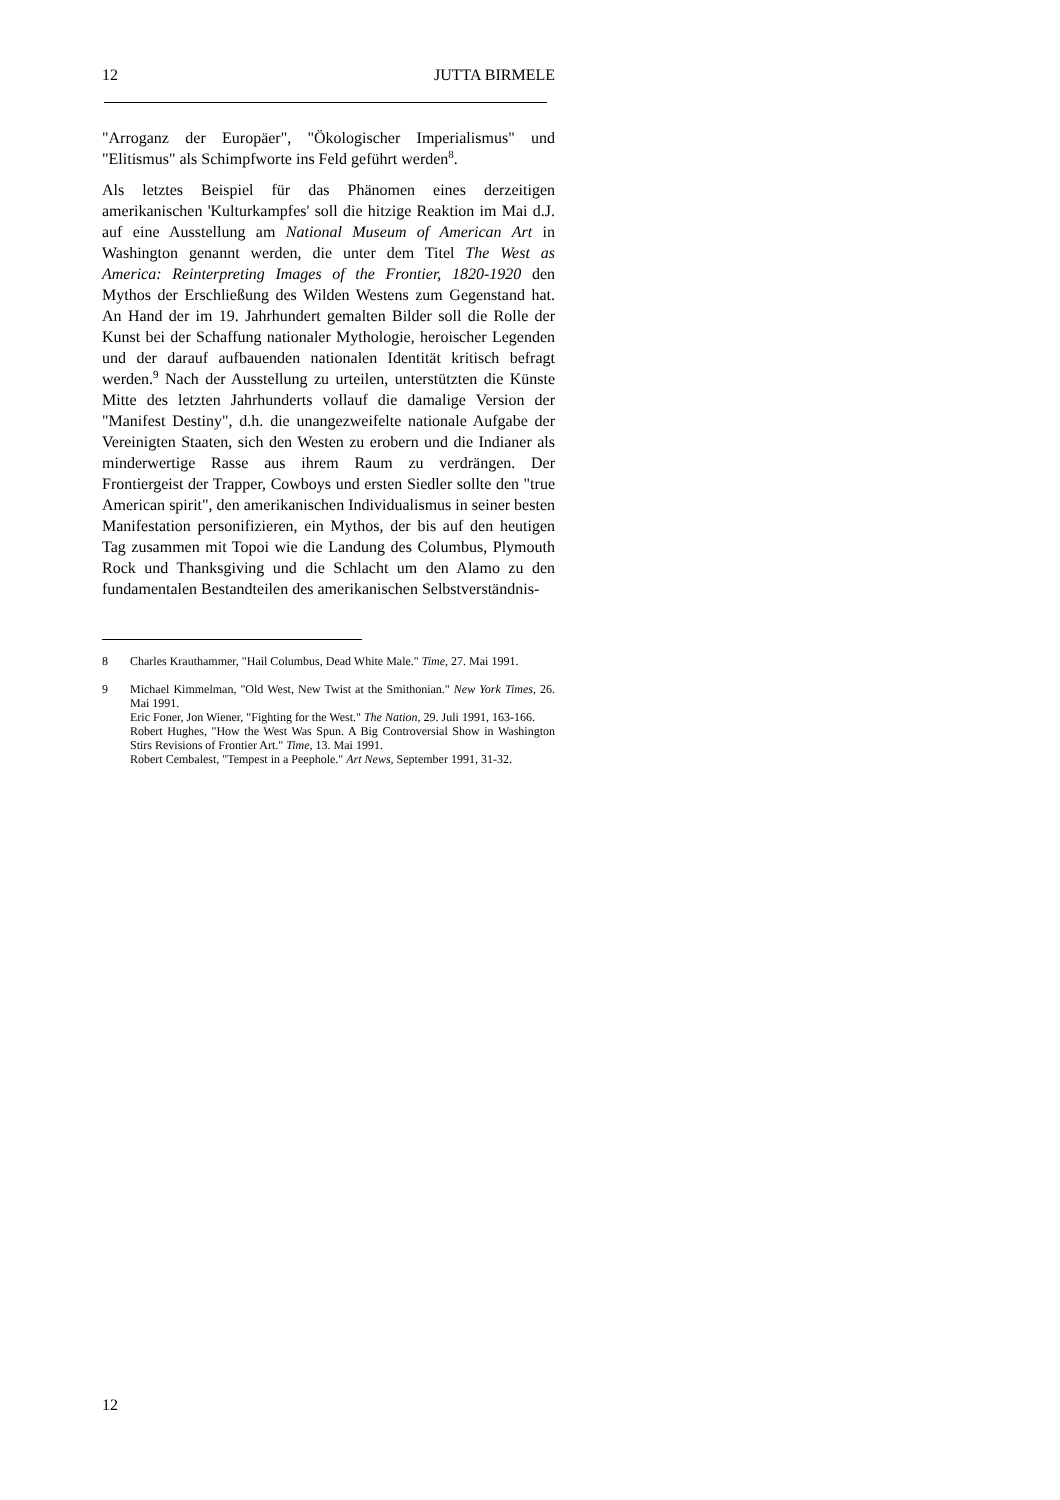12 JUTTA BIRMELE
"Arroganz der Europäer", "Ökologischer Imperialismus" und "Elitismus" als Schimpfworte ins Feld geführt werden<sup>8</sup>.
Als letztes Beispiel für das Phänomen eines derzeitigen amerikanischen 'Kulturkampfes' soll die hitzige Reaktion im Mai d.J. auf eine Ausstellung am National Museum of American Art in Washington genannt werden, die unter dem Titel The West as America: Reinterpreting Images of the Frontier, 1820-1920 den Mythos der Erschließung des Wilden Westens zum Gegenstand hat. An Hand der im 19. Jahrhundert gemalten Bilder soll die Rolle der Kunst bei der Schaffung nationaler Mythologie, heroischer Legenden und der darauf aufbauenden nationalen Identität kritisch befragt werden.<sup>9</sup> Nach der Ausstellung zu urteilen, unterstützten die Künste Mitte des letzten Jahrhunderts vollauf die damalige Version der "Manifest Destiny", d.h. die unangezweifelte nationale Aufgabe der Vereinigten Staaten, sich den Westen zu erobern und die Indianer als minderwertige Rasse aus ihrem Raum zu verdrängen. Der Frontiergeist der Trapper, Cowboys und ersten Siedler sollte den "true American spirit", den amerikanischen Individualismus in seiner besten Manifestation personifizieren, ein Mythos, der bis auf den heutigen Tag zusammen mit Topoi wie die Landung des Columbus, Plymouth Rock und Thanksgiving und die Schlacht um den Alamo zu den fundamentalen Bestandteilen des amerikanischen Selbstverständnis-
8 Charles Krauthammer, "Hail Columbus, Dead White Male." Time, 27. Mai 1991.
9 Michael Kimmelman, "Old West, New Twist at the Smithonian." New York Times, 26. Mai 1991.
Eric Foner, Jon Wiener, "Fighting for the West." The Nation, 29. Juli 1991, 163-166.
Robert Hughes, "How the West Was Spun. A Big Controversial Show in Washington Stirs Revisions of Frontier Art." Time, 13. Mai 1991.
Robert Cembalest, "Tempest in a Peephole." Art News, September 1991, 31-32.
12